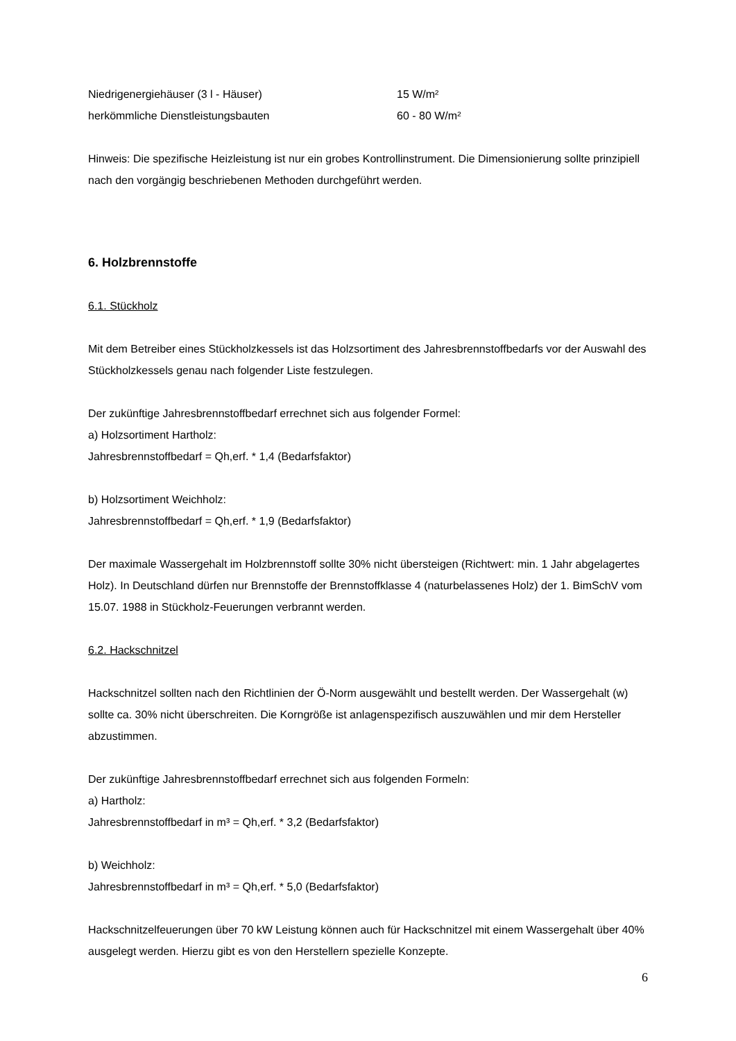| Niedrigenergiehäuser (3 l - Häuser) | 15 W/m² |
| herkömmliche Dienstleistungsbauten | 60 - 80 W/m² |
Hinweis: Die spezifische Heizleistung ist nur ein grobes Kontrollinstrument. Die Dimensionierung sollte prinzipiell nach den vorgängig beschriebenen Methoden durchgeführt werden.
6. Holzbrennstoffe
6.1. Stückholz
Mit dem Betreiber eines Stückholzkessels ist das Holzsortiment des Jahresbrennstoffbedarfs vor der Auswahl des Stückholzkessels genau nach folgender Liste festzulegen.
Der zukünftige Jahresbrennstoffbedarf errechnet sich aus folgender Formel:
a) Holzsortiment Hartholz:
Jahresbrennstoffbedarf = Qh,erf. * 1,4 (Bedarfsfaktor)
b) Holzsortiment Weichholz:
Jahresbrennstoffbedarf = Qh,erf. * 1,9 (Bedarfsfaktor)
Der maximale Wassergehalt im Holzbrennstoff sollte 30% nicht übersteigen (Richtwert: min. 1 Jahr abgelagertes Holz). In Deutschland dürfen nur Brennstoffe der Brennstoffklasse 4 (naturbelassenes Holz) der 1. BimSchV vom 15.07. 1988 in Stückholz-Feuerungen verbrannt werden.
6.2. Hackschnitzel
Hackschnitzel sollten nach den Richtlinien der Ö-Norm ausgewählt und bestellt werden. Der Wassergehalt (w) sollte ca. 30% nicht überschreiten. Die Korngröße ist anlagenspezifisch auszuwählen und mir dem Hersteller abzustimmen.
Der zukünftige Jahresbrennstoffbedarf errechnet sich aus folgenden Formeln:
a) Hartholz:
Jahresbrennstoffbedarf in m³ = Qh,erf. * 3,2 (Bedarfsfaktor)
b) Weichholz:
Jahresbrennstoffbedarf in m³ = Qh,erf. * 5,0 (Bedarfsfaktor)
Hackschnitzelfeuerungen über 70 kW Leistung können auch für Hackschnitzel mit einem Wassergehalt über 40% ausgelegt werden. Hierzu gibt es von den Herstellern spezielle Konzepte.
6